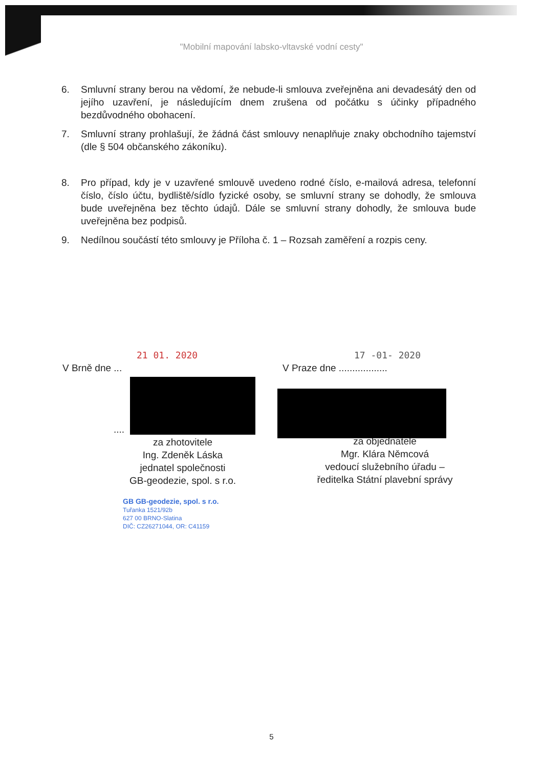"Mobilní mapování labsko-vltavské vodní cesty"
6. Smluvní strany berou na vědomí, že nebude-li smlouva zveřejněna ani devadesátý den od jejího uzavření, je následujícím dnem zrušena od počátku s účinky případného bezdůvodného obohacení.
7. Smluvní strany prohlašují, že žádná část smlouvy nenaplňuje znaky obchodního tajemství (dle § 504 občanského zákoníku).
8. Pro případ, kdy je v uzavřené smlouvě uvedeno rodné číslo, e-mailová adresa, telefonní číslo, číslo účtu, bydliště/sídlo fyzické osoby, se smluvní strany se dohodly, že smlouva bude uveřejněna bez těchto údajů. Dále se smluvní strany dohodly, že smlouva bude uveřejněna bez podpisů.
9. Nedílnou součástí této smlouvy je Příloha č. 1 – Rozsah zaměření a rozpis ceny.
21 01. 2020
V Brně dne ...
....
za zhotovitele
Ing. Zdeněk Láska
jednatel společnosti
GB-geodezie, spol. s r.o.
GB GB-geodezie, spol. s r.o.
Tuřanka 1521/92b
627 00 BRNO-Slatina
DIČ: CZ26271044, OR: C41159
17 -01- 2020
V Praze dne ..................
za objednatele
Mgr. Klára Němcová
vedoucí služebního úřadu –
ředitelka Státní plavební správy
5